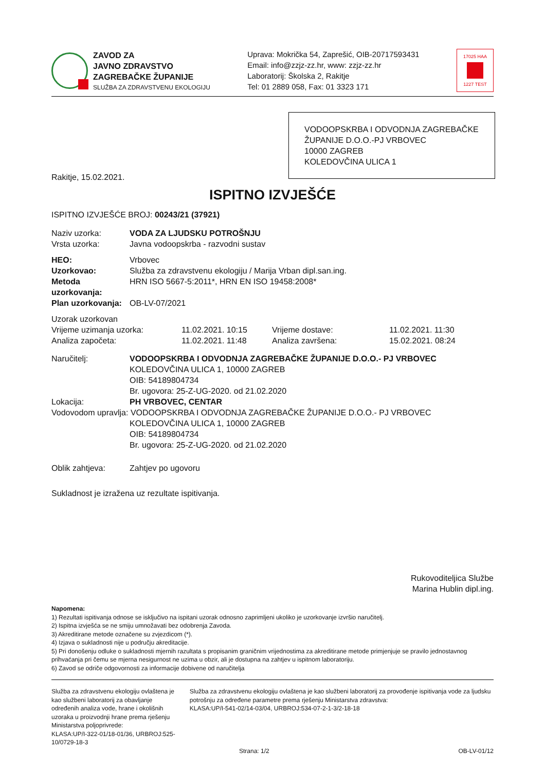ZAVOD ZA
JAVNO ZDRAVSTVO
ZAGREBAČKE ŽUPANIJE
SLUŽBA ZA ZDRAVSTVENU EKOLOGIJU
Uprava: Mokrička 54, Zaprešić, OIB-20717593431
Email: info@zzjz-zz.hr, www: zzjz-zz.hr
Laboratorij: Školska 2, Rakitje
Tel: 01 2889 058, Fax: 01 3323 171
17025 HAA
1227 TEST
VODOOPSKRBA I ODVODNJA ZAGREBAČKE ŽUPANIJE D.O.O.-PJ VRBOVEC
10000 ZAGREB
KOLEDOVČINA ULICA 1
Rakitje, 15.02.2021.
ISPITNO IZVJEŠĆE
ISPITNO IZVJEŠĆE BROJ: 00243/21 (37921)
| Naziv uzorka: | VODA ZA LJUDSKU POTROŠNJU |
| Vrsta uzorka: | Javna vodoopskrba - razvodni sustav |
| HEO: | Vrbovec |
| Uzorkovao: | Služba za zdravstvenu ekologiju / Marija Vrban dipl.san.ing. |
| Metoda uzorkovanja: | HRN ISO 5667-5:2011*, HRN EN ISO 19458:2008* |
| Plan uzorkovanja: | OB-LV-07/2021 |
| Uzorak uzorkovan | | | |
| Vrijeme uzimanja uzorka: | 11.02.2021. 10:15 | Vrijeme dostave: | 11.02.2021. 11:30 |
| Analiza započeta: | 11.02.2021. 11:48 | Analiza završena: | 15.02.2021. 08:24 |
| Naručitelj: | VODOOPSKRBA I ODVODNJA ZAGREBAČKE ŽUPANIJE D.O.O.- PJ VRBOVEC KOLEDOVČINA ULICA 1, 10000 ZAGREB OIB: 54189804734 Br. ugovora: 25-Z-UG-2020. od 21.02.2020 |
| Lokacija: | PH VRBOVEC, CENTAR |
| Vodovodom upravlja: VODOOPSKRBA I ODVODNJA ZAGREBAČKE ŽUPANIJE D.O.O.- PJ VRBOVEC | |
| | KOLEDOVČINA ULICA 1, 10000 ZAGREB OIB: 54189804734 Br. ugovora: 25-Z-UG-2020. od 21.02.2020 |
| Oblik zahtjeva: | Zahtjev po ugovoru |
Sukladnost je izražena uz rezultate ispitivanja.
Rukovoditeljica Službe
Marina Hublin dipl.ing.
Napomena:
1) Rezultati ispitivanja odnose se isključivo na ispitani uzorak odnosno zaprimljeni ukoliko je uzorkovanje izvršio naručitelj.
2) Ispitna izvješća se ne smiju umnožavati bez odobrenja Zavoda.
3) Akreditirane metode označene su zvjezdicom (*).
4) Izjava o sukladnosti nije u području akreditacije.
5) Pri donošenju odluke o sukladnosti mjernih razultata s propisanim graničnim vrijednostima za akreditirane metode primjenjuje se pravilo jednostavnog prihvaćanja pri čemu se mjerna nesigurnost ne uzima u obzir, ali je dostupna na zahtjev u ispitnom laboratoriju.
6) Zavod se odriče odgovornosti za informacije dobivene od naručitelja
Služba za zdravstvenu ekologiju ovlaštena je kao službeni laboratorij za obavljanje određenih analiza vode, hrane i okolišnih uzoraka u proizvodnji hrane prema rješenju Ministarstva poljoprivrede:
KLASA:UP/I-322-01/18-01/36, URBROJ:525-10/0729-18-3
Služba za zdravstvenu ekologiju ovlaštena je kao službeni laboratorij za provođenje ispitivanja vode za ljudsku potrošnju za određene parametre prema rješenju Ministarstva zdravstva:
KLASA:UP/I-541-02/14-03/04, URBROJ:534-07-2-1-3/2-18-18
Strana: 1/2 OB-LV-01/12